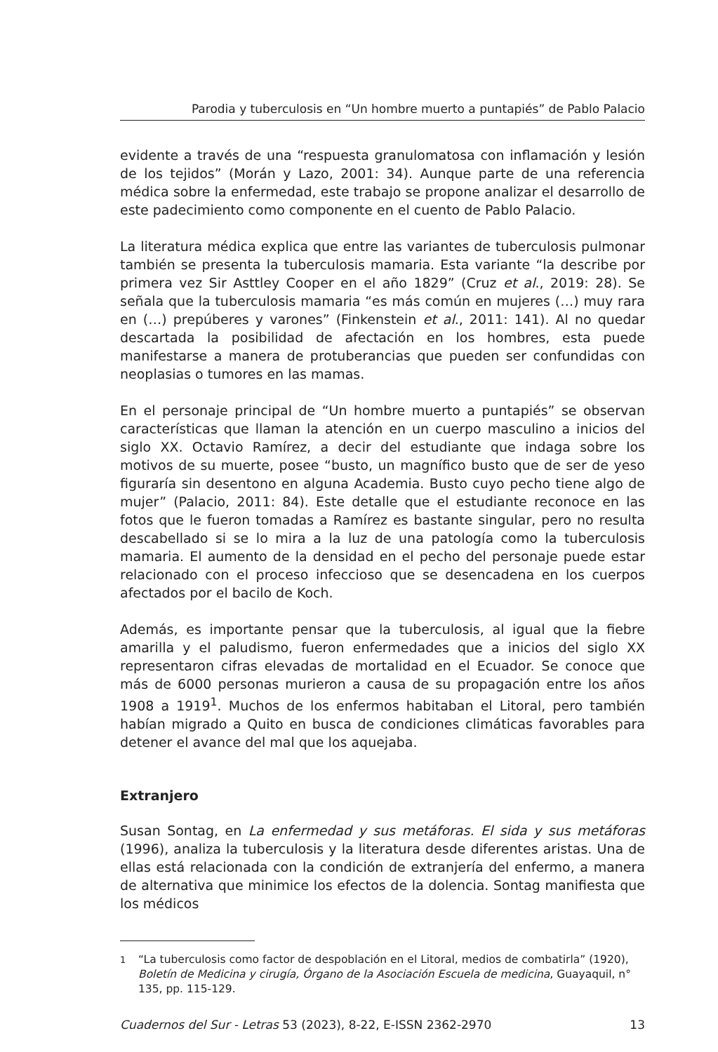Parodia y tuberculosis en “Un hombre muerto a puntapiés” de Pablo Palacio
evidente a través de una “respuesta granulomatosa con inflamación y lesión de los tejidos” (Morán y Lazo, 2001: 34). Aunque parte de una referencia médica sobre la enfermedad, este trabajo se propone analizar el desarrollo de este padecimiento como componente en el cuento de Pablo Palacio.
La literatura médica explica que entre las variantes de tuberculosis pulmonar también se presenta la tuberculosis mamaria. Esta variante “la describe por primera vez Sir Asttley Cooper en el año 1829” (Cruz et al., 2019: 28). Se señala que la tuberculosis mamaria “es más común en mujeres (…) muy rara en (…) prepúberes y varones” (Finkenstein et al., 2011: 141). Al no quedar descartada la posibilidad de afectación en los hombres, esta puede manifestarse a manera de protuberancias que pueden ser confundidas con neoplasias o tumores en las mamas.
En el personaje principal de “Un hombre muerto a puntapiés” se observan características que llaman la atención en un cuerpo masculino a inicios del siglo XX. Octavio Ramírez, a decir del estudiante que indaga sobre los motivos de su muerte, posee “busto, un magnífico busto que de ser de yeso figuraría sin desentono en alguna Academia. Busto cuyo pecho tiene algo de mujer” (Palacio, 2011: 84). Este detalle que el estudiante reconoce en las fotos que le fueron tomadas a Ramírez es bastante singular, pero no resulta descabellado si se lo mira a la luz de una patología como la tuberculosis mamaria. El aumento de la densidad en el pecho del personaje puede estar relacionado con el proceso infeccioso que se desencadena en los cuerpos afectados por el bacilo de Koch.
Además, es importante pensar que la tuberculosis, al igual que la fiebre amarilla y el paludismo, fueron enfermedades que a inicios del siglo XX representaron cifras elevadas de mortalidad en el Ecuador. Se conoce que más de 6000 personas murieron a causa de su propagación entre los años 1908 a 1919<sup>1</sup>. Muchos de los enfermos habitaban el Litoral, pero también habían migrado a Quito en busca de condiciones climáticas favorables para detener el avance del mal que los aquejaba.
Extranjero
Susan Sontag, en La enfermedad y sus metáforas. El sida y sus metáforas (1996), analiza la tuberculosis y la literatura desde diferentes aristas. Una de ellas está relacionada con la condición de extranjería del enfermo, a manera de alternativa que minimice los efectos de la dolencia. Sontag manifiesta que los médicos
<sup>1</sup> “La tuberculosis como factor de despoblación en el Litoral, medios de combatirla” (1920), Boletín de Medicina y cirugía, Órgano de la Asociación Escuela de medicina, Guayaquil, n° 135, pp. 115-129.
Cuadernos del Sur - Letras 53 (2023), 8-22, E-ISSN 2362-2970
13